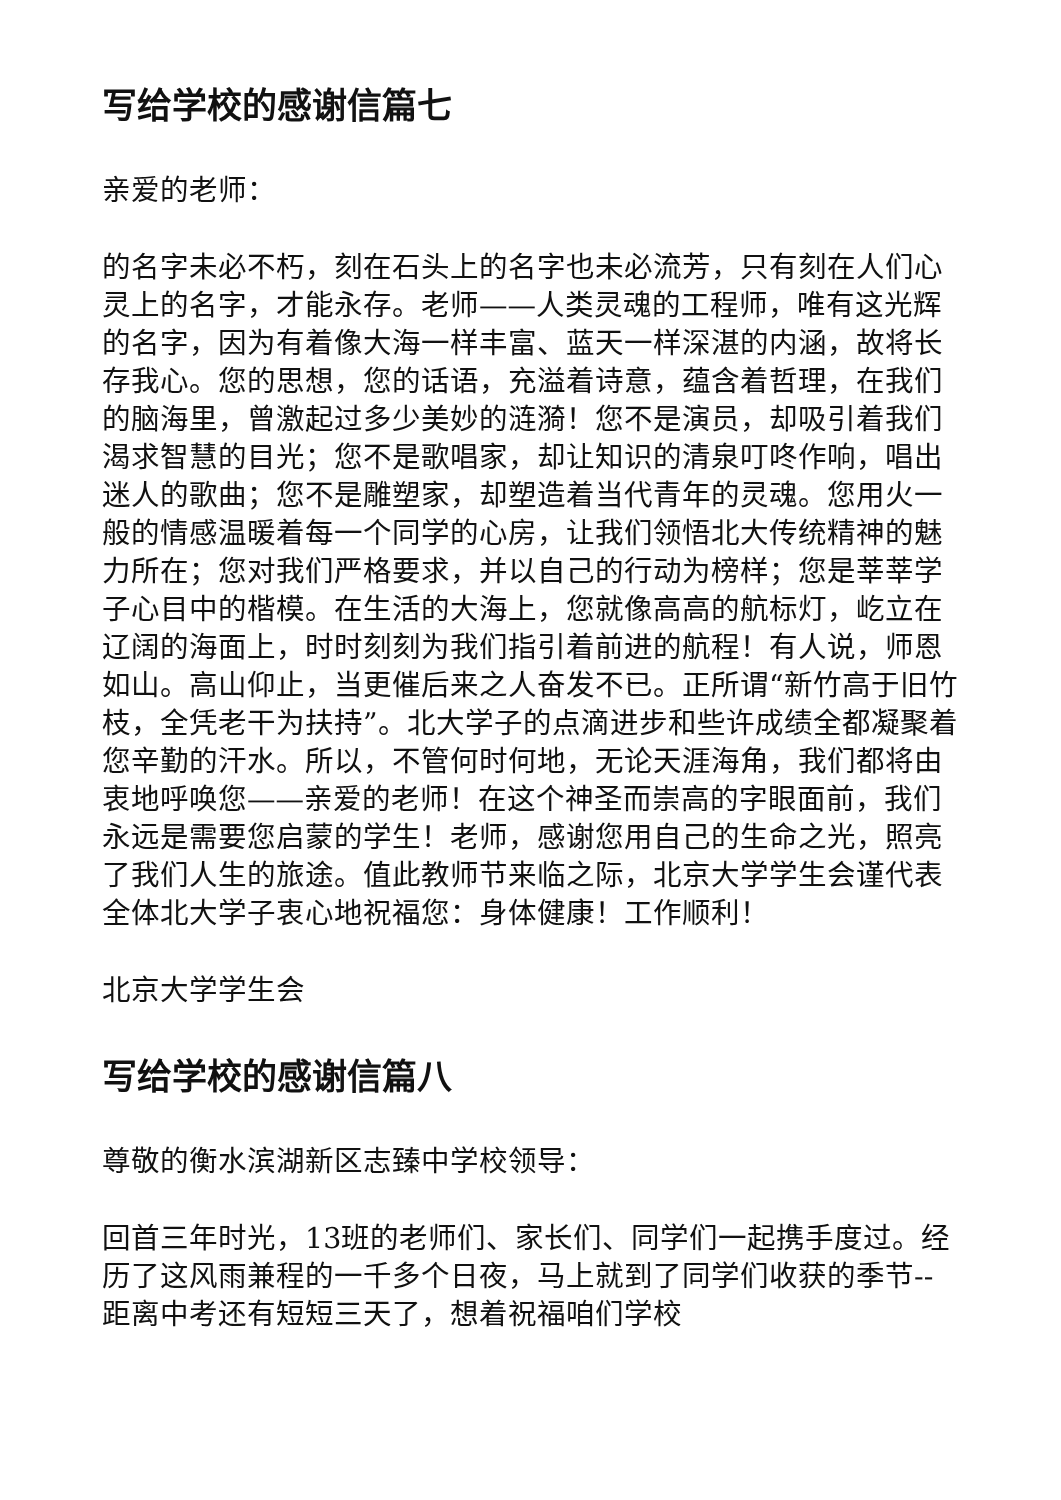写给学校的感谢信篇七
亲爱的老师：
的名字未必不朽，刻在石头上的名字也未必流芳，只有刻在人们心灵上的名字，才能永存。老师——人类灵魂的工程师，唯有这光辉的名字，因为有着像大海一样丰富、蓝天一样深湛的内涵，故将长存我心。您的思想，您的话语，充溢着诗意，蕴含着哲理，在我们的脑海里，曾激起过多少美妙的涟漪！您不是演员，却吸引着我们渴求智慧的目光；您不是歌唱家，却让知识的清泉叮咚作响，唱出迷人的歌曲；您不是雕塑家，却塑造着当代青年的灵魂。您用火一般的情感温暖着每一个同学的心房，让我们领悟北大传统精神的魅力所在；您对我们严格要求，并以自己的行动为榜样；您是莘莘学子心目中的楷模。在生活的大海上，您就像高高的航标灯，屹立在辽阔的海面上，时时刻刻为我们指引着前进的航程！有人说，师恩如山。高山仰止，当更催后来之人奋发不已。正所谓“新竹高于旧竹枝，全凭老干为扶持”。北大学子的点滴进步和些许成绩全都凝聚着您辛勤的汗水。所以，不管何时何地，无论天涯海角，我们都将由衷地呼唤您——亲爱的老师！在这个神圣而崇高的字眼面前，我们永远是需要您启蒙的学生！老师，感谢您用自己的生命之光，照亮了我们人生的旅途。值此教师节来临之际，北京大学学生会谨代表全体北大学子衷心地祝福您：身体健康！工作顺利！
北京大学学生会
写给学校的感谢信篇八
尊敬的衡水滨湖新区志臻中学校领导：
回首三年时光，13班的老师们、家长们、同学们一起携手度过。经历了这风雨兼程的一千多个日夜，马上就到了同学们收获的季节--距离中考还有短短三天了，想着祝福咱们学校